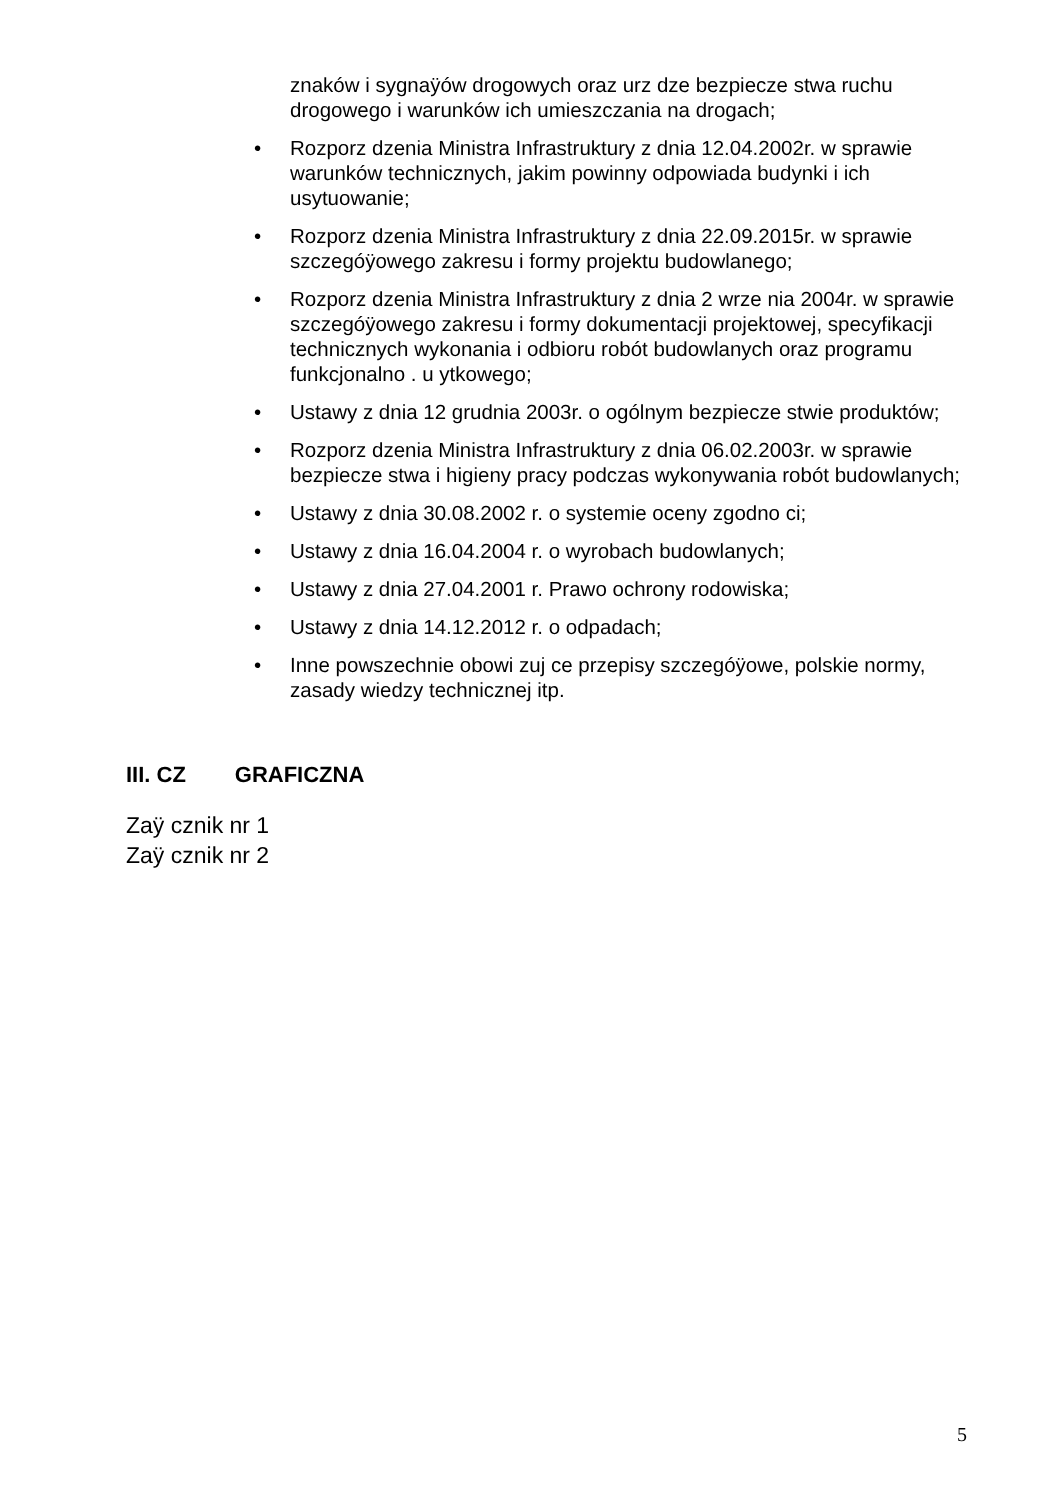znaków i sygnaÿów drogowych oraz urz dze bezpiecze stwa ruchu drogowego i warunków ich umieszczania na drogach;
• Rozporz dzenia Ministra Infrastruktury z dnia 12.04.2002r. w sprawie warunków technicznych, jakim powinny odpowiada budynki i ich usytuowanie;
• Rozporz dzenia Ministra Infrastruktury z dnia 22.09.2015r. w sprawie szczegóÿowego zakresu i formy projektu budowlanego;
• Rozporz dzenia Ministra Infrastruktury z dnia 2 wrze nia 2004r. w sprawie szczegóÿowego zakresu i formy dokumentacji projektowej, specyfikacji technicznych wykonania i odbioru robót budowlanych oraz programu funkcjonalno . u ytkowego;
• Ustawy z dnia 12 grudnia 2003r. o ogólnym bezpiecze stwie produktów;
• Rozporz dzenia Ministra Infrastruktury z dnia 06.02.2003r. w sprawie bezpiecze stwa i higieny pracy podczas wykonywania robót budowlanych;
• Ustawy z dnia 30.08.2002 r. o systemie oceny zgodno ci;
• Ustawy z dnia 16.04.2004 r. o wyrobach budowlanych;
• Ustawy z dnia 27.04.2001 r. Prawo ochrony rodowiska;
• Ustawy z dnia 14.12.2012 r. o odpadach;
• Inne powszechnie obowi zuj ce przepisy szczegóÿowe, polskie normy, zasady wiedzy technicznej itp.
III. CZ GRAFICZNA
Zaÿ cznik nr 1
Zaÿ cznik nr 2
5